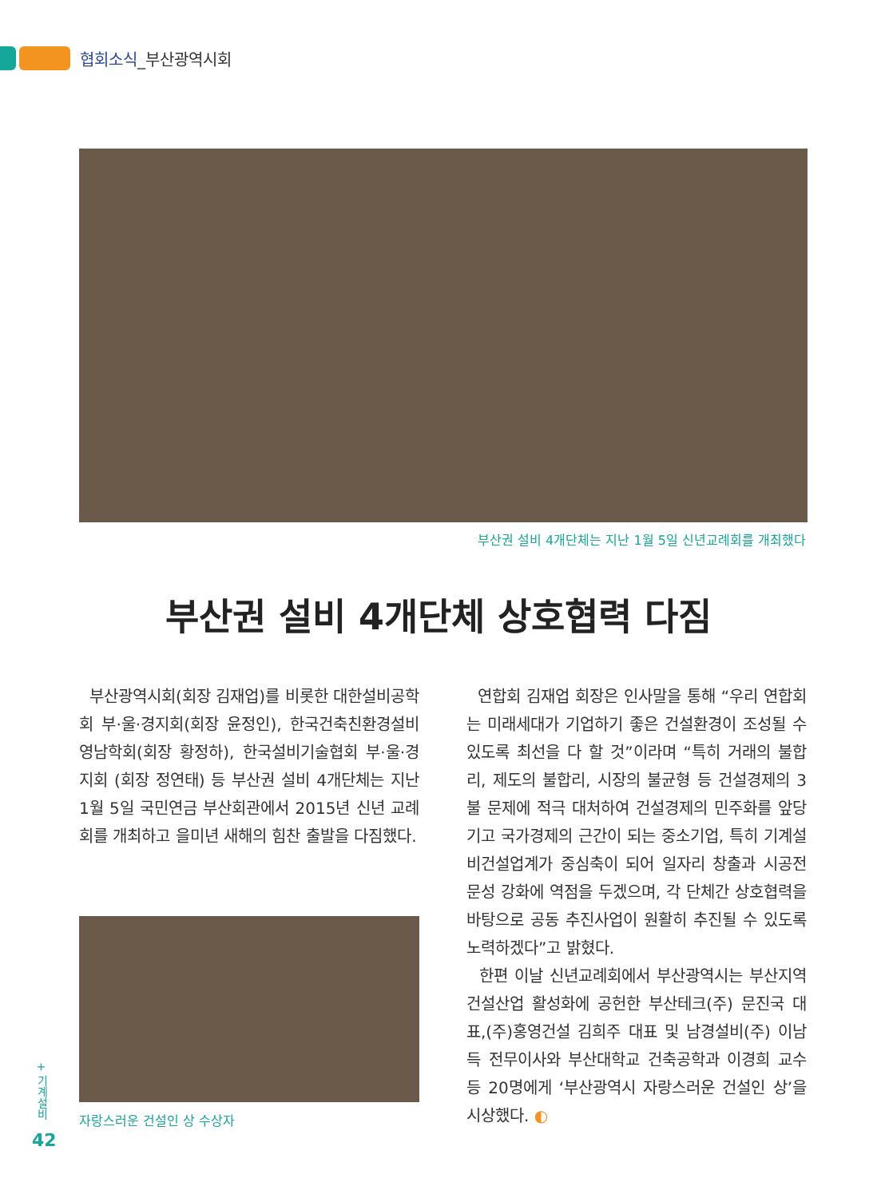협회소식_부산광역시회
부산권 설비 4개단체는 지난 1월 5일 신년교례회를 개최했다
부산권 설비 4개단체 상호협력 다짐
부산광역시회(회장 김재업)를 비롯한 대한설비공학회 부·울·경지회(회장 윤정인), 한국건축친환경설비 영남학회(회장 황정하), 한국설비기술협회 부·울·경지회 (회장 정연태) 등 부산권 설비 4개단체는 지난 1월 5일 국민연금 부산회관에서 2015년 신년 교례회를 개최하고 을미년 새해의 힘찬 출발을 다짐했다.
자랑스러운 건설인 상 수상자
연합회 김재업 회장은 인사말을 통해 “우리 연합회는 미래세대가 기업하기 좋은 건설환경이 조성될 수 있도록 최선을 다 할 것”이라며 “특히 거래의 불합리, 제도의 불합리, 시장의 불균형 등 건설경제의 3불 문제에 적극 대처하여 건설경제의 민주화를 앞당기고 국가경제의 근간이 되는 중소기업, 특히 기계설비건설업계가 중심축이 되어 일자리 창출과 시공전문성 강화에 역점을 두겠으며, 각 단체간 상호협력을 바탕으로 공동 추진사업이 원활히 추진될 수 있도록 노력하겠다”고 밝혔다.
한편 이날 신년교례회에서 부산광역시는 부산지역 건설산업 활성화에 공헌한 부산테크(주) 문진국 대표,(주)홍영건설 김희주 대표 및 남경설비(주) 이남득 전무이사와 부산대학교 건축공학과 이경희 교수 등 20명에게 ‘부산광역시 자랑스러운 건설인 상’을 시상했다. ◐
+ 기계설비
42